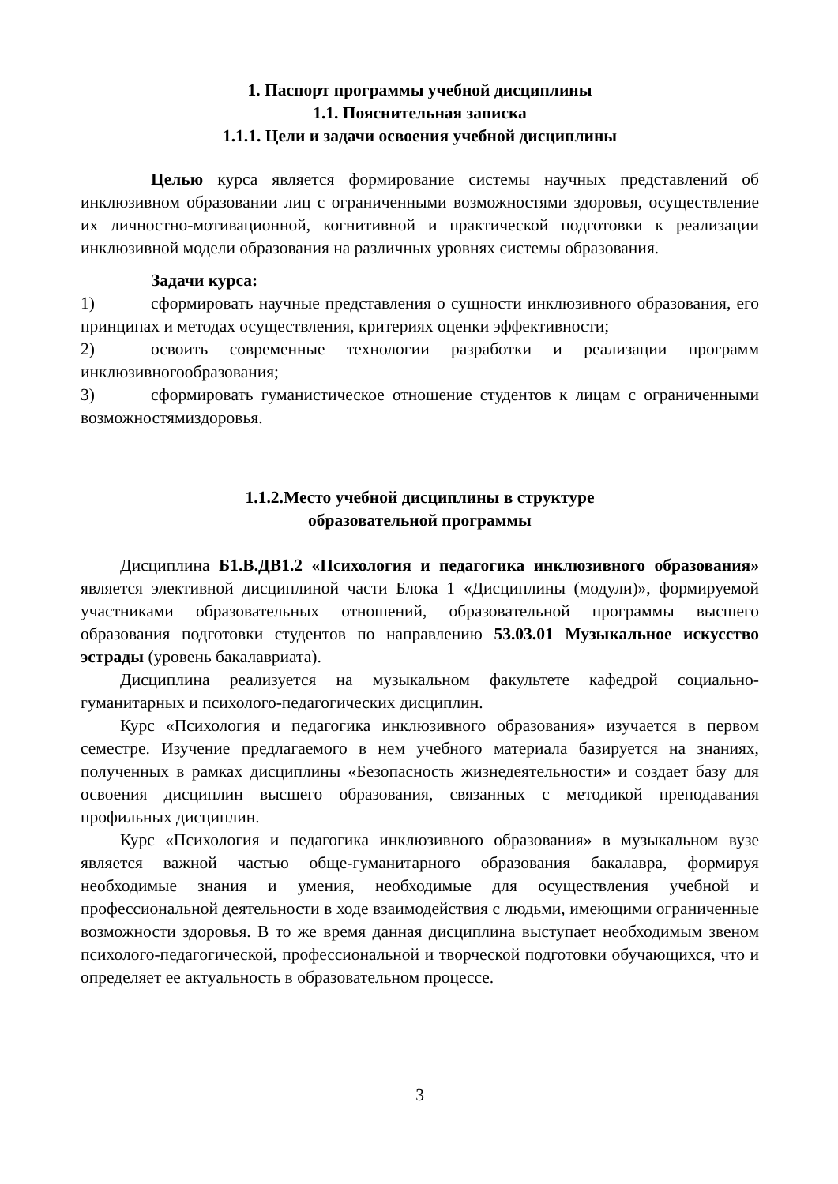1. Паспорт программы учебной дисциплины
1.1. Пояснительная записка
1.1.1. Цели и задачи освоения учебной дисциплины
Целью курса является формирование системы научных представлений об инклюзивном образовании лиц с ограниченными возможностями здоровья, осуществление их личностно-мотивационной, когнитивной и практической подготовки к реализации инклюзивной модели образования на различных уровнях системы образования.
Задачи курса:
1) сформировать научные представления о сущности инклюзивного образования, его принципах и методах осуществления, критериях оценки эффективности;
2) освоить современные технологии разработки и реализации программ инклюзивногообразования;
3) сформировать гуманистическое отношение студентов к лицам с ограниченными возможностямиздоровья.
1.1.2.Место учебной дисциплины в структуре
образовательной программы
Дисциплина Б1.В.ДВ1.2 «Психология и педагогика инклюзивного образования» является элективной дисциплиной части Блока 1 «Дисциплины (модули)», формируемой участниками образовательных отношений, образовательной программы высшего образования подготовки студентов по направлению 53.03.01 Музыкальное искусство эстрады (уровень бакалавриата).
Дисциплина реализуется на музыкальном факультете кафедрой социально-гуманитарных и психолого-педагогических дисциплин.
Курс «Психология и педагогика инклюзивного образования» изучается в первом семестре. Изучение предлагаемого в нем учебного материала базируется на знаниях, полученных в рамках дисциплины «Безопасность жизнедеятельности» и создает базу для освоения дисциплин высшего образования, связанных с методикой преподавания профильных дисциплин.
Курс «Психология и педагогика инклюзивного образования» в музыкальном вузе является важной частью обще-гуманитарного образования бакалавра, формируя необходимые знания и умения, необходимые для осуществления учебной и профессиональной деятельности в ходе взаимодействия с людьми, имеющими ограниченные возможности здоровья. В то же время данная дисциплина выступает необходимым звеном психолого-педагогической, профессиональной и творческой подготовки обучающихся, что и определяет ее актуальность в образовательном процессе.
3